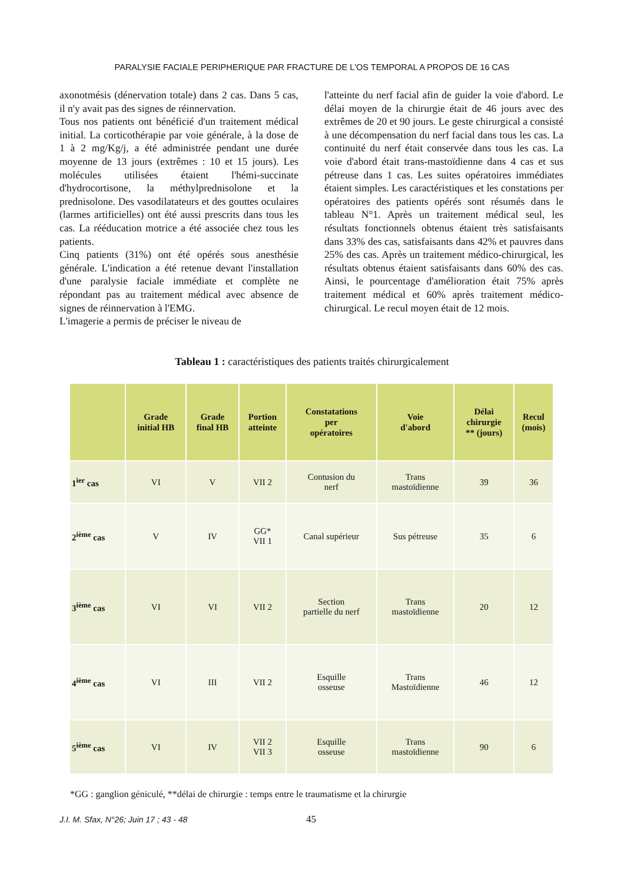PARALYSIE FACIALE PERIPHERIQUE PAR FRACTURE DE L'OS TEMPORAL A PROPOS DE 16 CAS
axonotmésis (dénervation totale) dans 2 cas. Dans 5 cas, il n'y avait pas des signes de réinnervation.
Tous nos patients ont bénéficié d'un traitement médical initial. La corticothérapie par voie générale, à la dose de 1 à 2 mg/Kg/j, a été administrée pendant une durée moyenne de 13 jours (extrêmes : 10 et 15 jours). Les molécules utilisées étaient l'hémi-succinate d'hydrocortisone, la méthylprednisolone et la prednisolone. Des vasodilatateurs et des gouttes oculaires (larmes artificielles) ont été aussi prescrits dans tous les cas. La rééducation motrice a été associée chez tous les patients.
Cinq patients (31%) ont été opérés sous anesthésie générale. L'indication a été retenue devant l'installation d'une paralysie faciale immédiate et complète ne répondant pas au traitement médical avec absence de signes de réinnervation à l'EMG.
L'imagerie a permis de préciser le niveau de
l'atteinte du nerf facial afin de guider la voie d'abord. Le délai moyen de la chirurgie était de 46 jours avec des extrêmes de 20 et 90 jours. Le geste chirurgical a consisté à une décompensation du nerf facial dans tous les cas. La continuité du nerf était conservée dans tous les cas. La voie d'abord était trans-mastoïdienne dans 4 cas et sus pétreuse dans 1 cas. Les suites opératoires immédiates étaient simples. Les caractéristiques et les constations per opératoires des patients opérés sont résumés dans le tableau N°1. Après un traitement médical seul, les résultats fonctionnels obtenus étaient très satisfaisants dans 33% des cas, satisfaisants dans 42% et pauvres dans 25% des cas. Après un traitement médico-chirurgical, les résultats obtenus étaient satisfaisants dans 60% des cas. Ainsi, le pourcentage d'amélioration était 75% après traitement médical et 60% après traitement médico-chirurgical. Le recul moyen était de 12 mois.
Tableau 1 : caractéristiques des patients traités chirurgicalement
| | Grade initial HB | Grade final HB | Portion atteinte | Constatations per opératoires | Voie d'abord | Délai chirurgie ** (jours) | Recul (mois) |
| --- | --- | --- | --- | --- | --- | --- | --- |
| 1<sup>ier</sup> cas | VI | V | VII 2 | Contusion du nerf | Trans mastoïdienne | 39 | 36 |
| 2<sup>ième</sup> cas | V | IV | GG* VII 1 | Canal supérieur | Sus pétreuse | 35 | 6 |
| 3<sup>ième</sup> cas | VI | VI | VII 2 | Section partielle du nerf | Trans mastoïdienne | 20 | 12 |
| 4<sup>ième</sup> cas | VI | III | VII 2 | Esquille osseuse | Trans Mastoïdienne | 46 | 12 |
| 5<sup>ième</sup> cas | VI | IV | VII 2 VII 3 | Esquille osseuse | Trans mastoïdienne | 90 | 6 |
*GG : ganglion géniculé, **délai de chirurgie : temps entre le traumatisme et la chirurgie
J.I. M. Sfax, N°26; Juin 17 ; 43 - 48
45